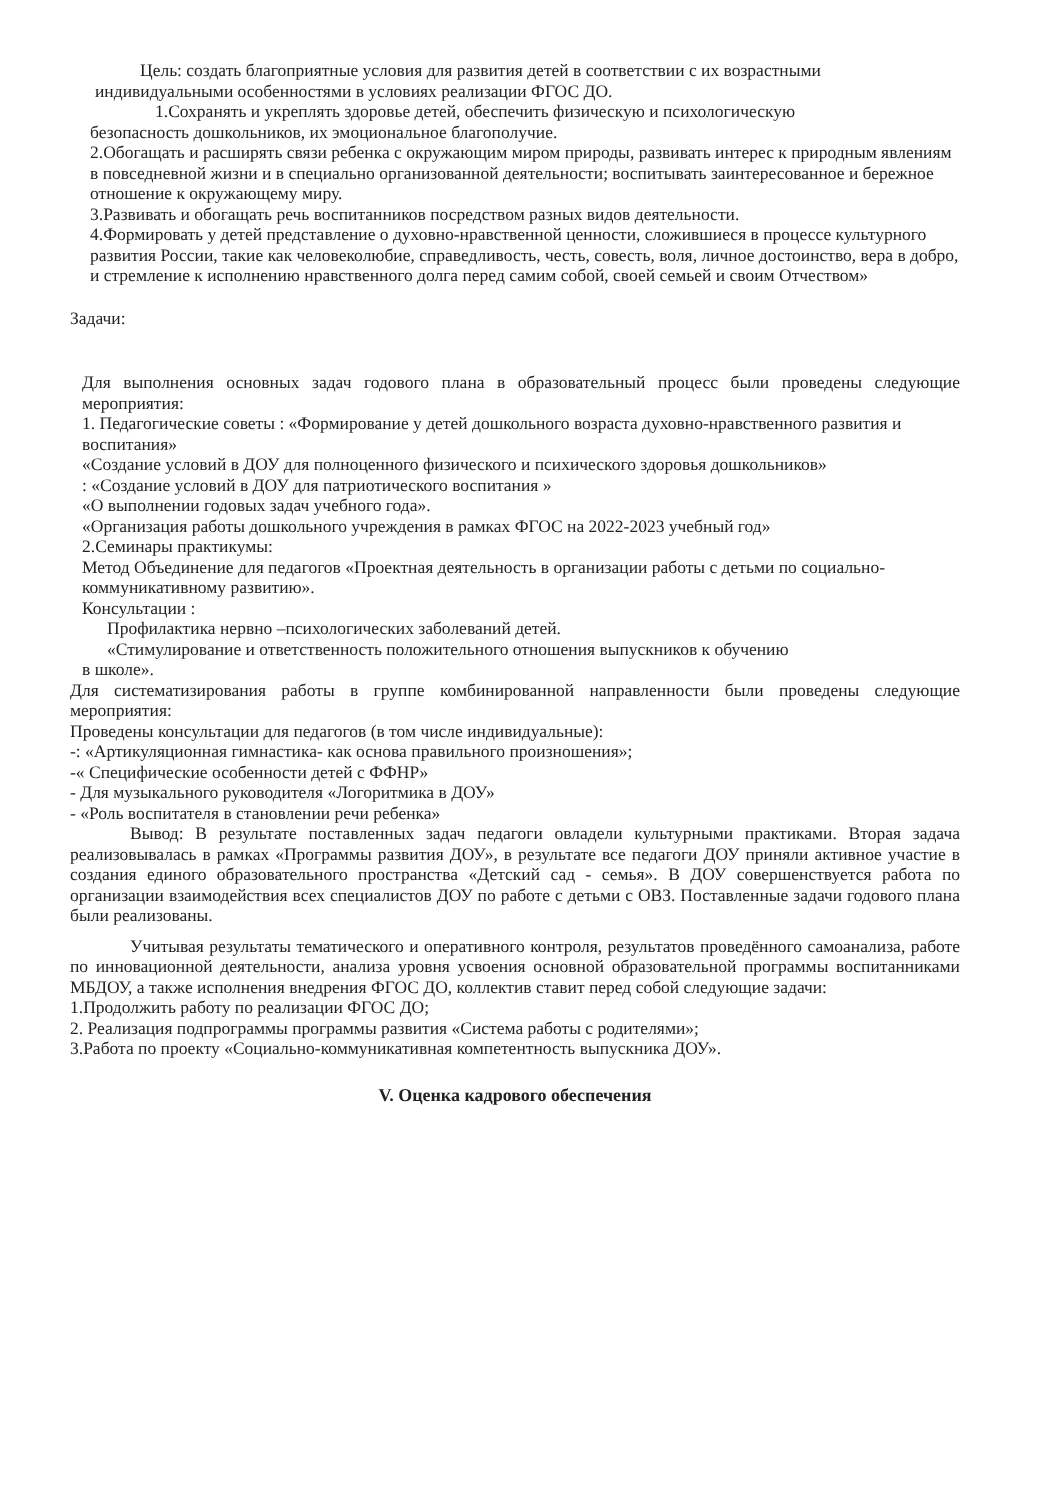Цель: создать благоприятные условия для развития детей в соответствии с их возрастными
индивидуальными особенностями в условиях реализации ФГОС ДО.
1.Сохранять и укреплять здоровье детей, обеспечить физическую и психологическую
безопасность дошкольников, их эмоциональное благополучие.
2.Обогащать и расширять связи ребенка с окружающим миром природы, развивать интерес к природным явлениям в повседневной жизни и в специально организованной деятельности; воспитывать заинтересованное и бережное отношение к окружающему миру.
3.Развивать и обогащать речь воспитанников посредством разных видов деятельности.
4.Формировать у детей представление о духовно-нравственной ценности, сложившиеся в процессе культурного развития России, такие как человеколюбие, справедливость, честь, совесть, воля, личное достоинство, вера в добро, и стремление к исполнению нравственного долга перед самим собой, своей семьей и своим Отчеством»
Задачи:
Для выполнения основных задач годового плана в образовательный процесс были проведены следующие мероприятия:
1. Педагогические советы : «Формирование у детей дошкольного возраста духовно-нравственного развития и воспитания»
«Создание условий в ДОУ для полноценного физического и психического здоровья дошкольников»
: «Создание условий в ДОУ для патриотического воспитания »
«О выполнении годовых задач учебного года».
«Организация работы дошкольного учреждения в рамках ФГОС на 2022-2023 учебный год»
2.Семинары практикумы:
Метод Объединение для педагогов «Проектная деятельность в организации работы с детьми по социально-коммуникативному развитию».
Консультации :
Профилактика нервно –психологических заболеваний детей.
«Стимулирование и ответственность положительного отношения выпускников к обучению
в школе».
Для систематизирования работы в группе комбинированной направленности были проведены следующие мероприятия:
Проведены консультации для педагогов (в том числе индивидуальные):
-: «Артикуляционная гимнастика- как основа правильного произношения»;
-« Специфические особенности детей с ФФНР»
- Для музыкального руководителя «Логоритмика в ДОУ»
- «Роль воспитателя в становлении речи ребенка»
Вывод: В результате поставленных задач педагоги овладели культурными практиками. Вторая задача реализовывалась в рамках «Программы развития ДОУ», в результате все педагоги ДОУ приняли активное участие в создания единого образовательного пространства «Детский сад - семья». В ДОУ совершенствуется работа по организации взаимодействия всех специалистов ДОУ по работе с детьми с ОВЗ. Поставленные задачи годового плана были реализованы.
Учитывая результаты тематического и оперативного контроля, результатов проведённого самоанализа, работе по инновационной деятельности, анализа уровня усвоения основной образовательной программы воспитанниками МБДОУ, а также исполнения внедрения ФГОС ДО, коллектив ставит перед собой следующие задачи:
1.Продолжить работу по реализации ФГОС ДО;
2. Реализация подпрограммы программы развития «Система работы с родителями»;
3.Работа по проекту «Социально-коммуникативная компетентность выпускника ДОУ».
V. Оценка кадрового обеспечения